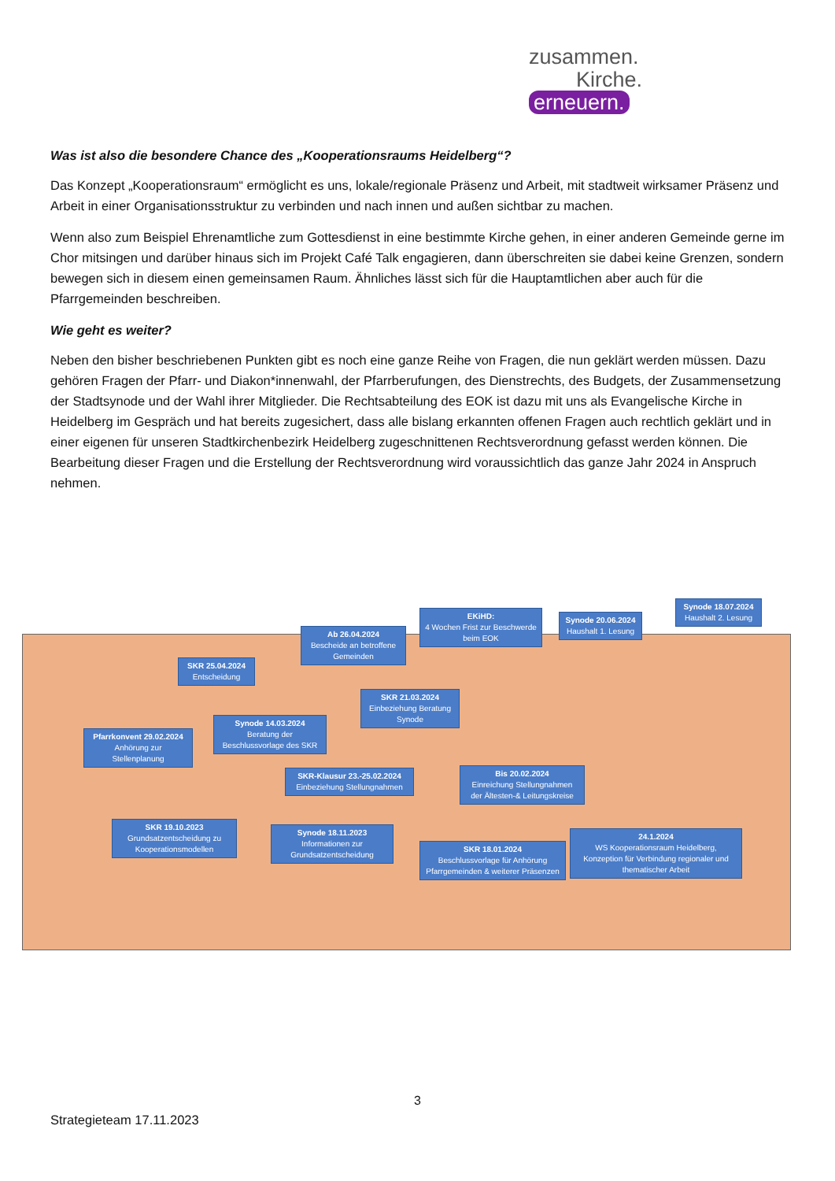zusammen.
Kirche.
erneuern.
Was ist also die besondere Chance des „Kooperationsraums Heidelberg“?
Das Konzept „Kooperationsraum“ ermöglicht es uns, lokale/regionale Präsenz und Arbeit, mit stadtweit wirksamer Präsenz und Arbeit in einer Organisationsstruktur zu verbinden und nach innen und außen sichtbar zu machen.
Wenn also zum Beispiel Ehrenamtliche zum Gottesdienst in eine bestimmte Kirche gehen, in einer anderen Gemeinde gerne im Chor mitsingen und darüber hinaus sich im Projekt Café Talk engagieren, dann überschreiten sie dabei keine Grenzen, sondern bewegen sich in diesem einen gemeinsamen Raum. Ähnliches lässt sich für die Hauptamtlichen aber auch für die Pfarrgemeinden beschreiben.
Wie geht es weiter?
Neben den bisher beschriebenen Punkten gibt es noch eine ganze Reihe von Fragen, die nun geklärt werden müssen. Dazu gehören Fragen der Pfarr- und Diakon*innenwahl, der Pfarrberufungen, des Dienstrechts, des Budgets, der Zusammensetzung der Stadtsynode und der Wahl ihrer Mitglieder. Die Rechtsabteilung des EOK ist dazu mit uns als Evangelische Kirche in Heidelberg im Gespräch und hat bereits zugesichert, dass alle bislang erkannten offenen Fragen auch rechtlich geklärt und in einer eigenen für unseren Stadtkirchenbezirk Heidelberg zugeschnittenen Rechtsverordnung gefasst werden können. Die Bearbeitung dieser Fragen und die Erstellung der Rechtsverordnung wird voraussichtlich das ganze Jahr 2024 in Anspruch nehmen.
SKR 25.04.2024
Entscheidung
Ab 26.04.2024
Bescheide an betroffene Gemeinden
EKiHD:
4 Wochen Frist zur Beschwerde beim EOK
Synode 20.06.2024
Haushalt 1. Lesung
Synode 18.07.2024
Haushalt 2. Lesung
SKR 21.03.2024
Einbeziehung Beratung Synode
Synode 14.03.2024
Beratung der Beschlussvorlage des SKR
Pfarrkonvent 29.02.2024
Anhörung zur Stellenplanung
SKR-Klausur 23.-25.02.2024
Einbeziehung Stellungnahmen
Bis 20.02.2024
Einreichung Stellungnahmen der Ältesten-& Leitungskreise
SKR 19.10.2023
Grundsatzentscheidung zu Kooperationsmodellen
Synode 18.11.2023
Informationen zur Grundsatzentscheidung
SKR 18.01.2024
Beschlussvorlage für Anhörung Pfarrgemeinden & weiterer Präsenzen
24.1.2024
WS Kooperationsraum Heidelberg, Konzeption für Verbindung regionaler und thematischer Arbeit
3
Strategieteam 17.11.2023